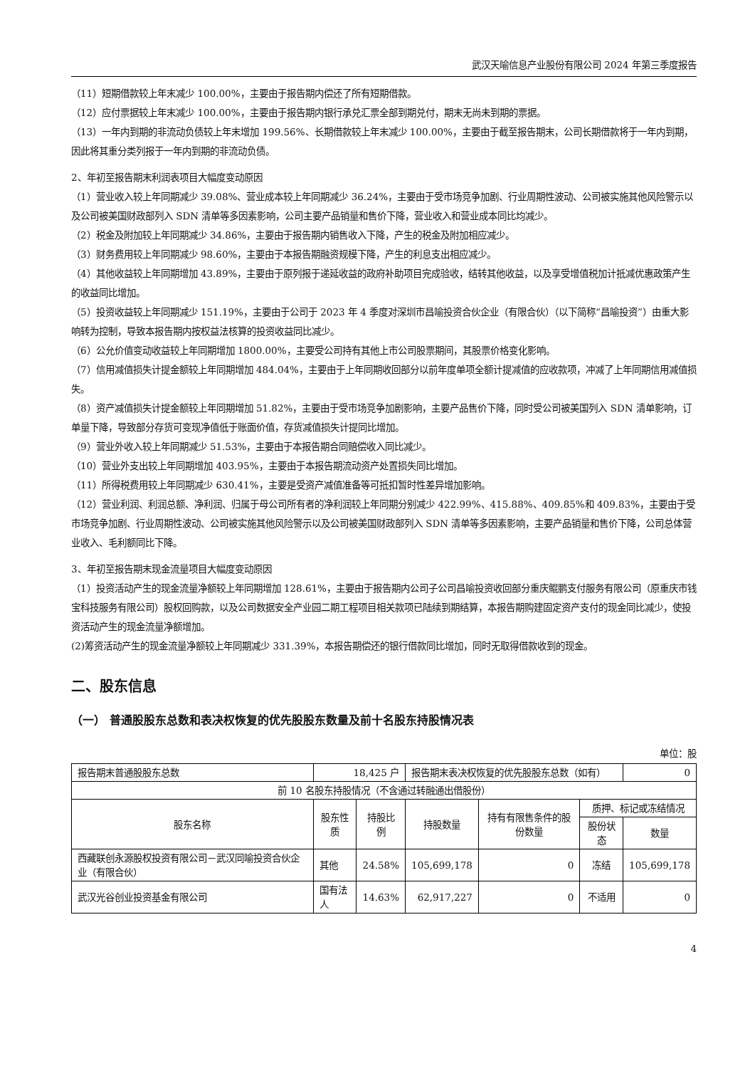武汉天喻信息产业股份有限公司 2024 年第三季度报告
（11）短期借款较上年末减少 100.00%，主要由于报告期内偿还了所有短期借款。
（12）应付票据较上年末减少 100.00%，主要由于报告期内银行承兑汇票全部到期兑付，期末无尚未到期的票据。
（13）一年内到期的非流动负债较上年末增加 199.56%、长期借款较上年末减少 100.00%，主要由于截至报告期末，公司长期借款将于一年内到期，因此将其重分类列报于一年内到期的非流动负债。
2、年初至报告期末利润表项目大幅度变动原因
（1）营业收入较上年同期减少 39.08%、营业成本较上年同期减少 36.24%，主要由于受市场竞争加剧、行业周期性波动、公司被实施其他风险警示以及公司被美国财政部列入 SDN 清单等多因素影响，公司主要产品销量和售价下降，营业收入和营业成本同比均减少。
（2）税金及附加较上年同期减少 34.86%，主要由于报告期内销售收入下降，产生的税金及附加相应减少。
（3）财务费用较上年同期减少 98.60%，主要由于本报告期融资规模下降，产生的利息支出相应减少。
（4）其他收益较上年同期增加 43.89%，主要由于原列报于递延收益的政府补助项目完成验收，结转其他收益，以及享受增值税加计抵减优惠政策产生的收益同比增加。
（5）投资收益较上年同期减少 151.19%，主要由于公司于 2023 年 4 季度对深圳市昌喻投资合伙企业（有限合伙）（以下简称“昌喻投资”）由重大影响转为控制，导致本报告期内按权益法核算的投资收益同比减少。
（6）公允价值变动收益较上年同期增加 1800.00%，主要受公司持有其他上市公司股票期间，其股票价格变化影响。
（7）信用减值损失计提金额较上年同期增加 484.04%，主要由于上年同期收回部分以前年度单项全额计提减值的应收款项，冲减了上年同期信用减值损失。
（8）资产减值损失计提金额较上年同期增加 51.82%，主要由于受市场竞争加剧影响，主要产品售价下降，同时受公司被美国列入 SDN 清单影响，订单量下降，导致部分存货可变现净值低于账面价值，存货减值损失计提同比增加。
（9）营业外收入较上年同期减少 51.53%，主要由于本报告期合同赔偿收入同比减少。
（10）营业外支出较上年同期增加 403.95%，主要由于本报告期流动资产处置损失同比增加。
（11）所得税费用较上年同期减少 630.41%，主要是受资产减值准备等可抵扣暂时性差异增加影响。
（12）营业利润、利润总额、净利润、归属于母公司所有者的净利润较上年同期分别减少 422.99%、415.88%、409.85%和 409.83%，主要由于受市场竞争加剧、行业周期性波动、公司被实施其他风险警示以及公司被美国财政部列入 SDN 清单等多因素影响，主要产品销量和售价下降，公司总体营业收入、毛利额同比下降。
3、年初至报告期末现金流量项目大幅度变动原因
（1）投资活动产生的现金流量净额较上年同期增加 128.61%，主要由于报告期内公司子公司昌喻投资收回部分重庆鲲鹏支付服务有限公司（原重庆市钱宝科技服务有限公司）股权回购款，以及公司数据安全产业园二期工程项目相关款项已陆续到期结算，本报告期购建固定资产支付的现金同比减少，使投资活动产生的现金流量净额增加。
(2)筹资活动产生的现金流量净额较上年同期减少 331.39%，本报告期偿还的银行借款同比增加，同时无取得借款收到的现金。
二、股东信息
（一） 普通股股东总数和表决权恢复的优先股股东数量及前十名股东持股情况表
单位：股
| 报告期末普通股股东总数 | 18,425 户 | | 报告期末表决权恢复的优先股股东总数（如有） | | | 0 |
| 前 10 名股东持股情况（不含通过转融通出借股份） | | | | | | |
| 股东名称 | 股东性质 | 持股比例 | 持股数量 | 持有有限售条件的股份数量 | 质押、标记或冻结情况 | |
| | | | | | 股份状态 | 数量 |
| 西藏联创永源股权投资有限公司－武汉同喻投资合伙企业（有限合伙） | 其他 | 24.58% | 105,699,178 | 0 | 冻结 | 105,699,178 |
| 武汉光谷创业投资基金有限公司 | 国有法人 | 14.63% | 62,917,227 | 0 | 不适用 | 0 |
4